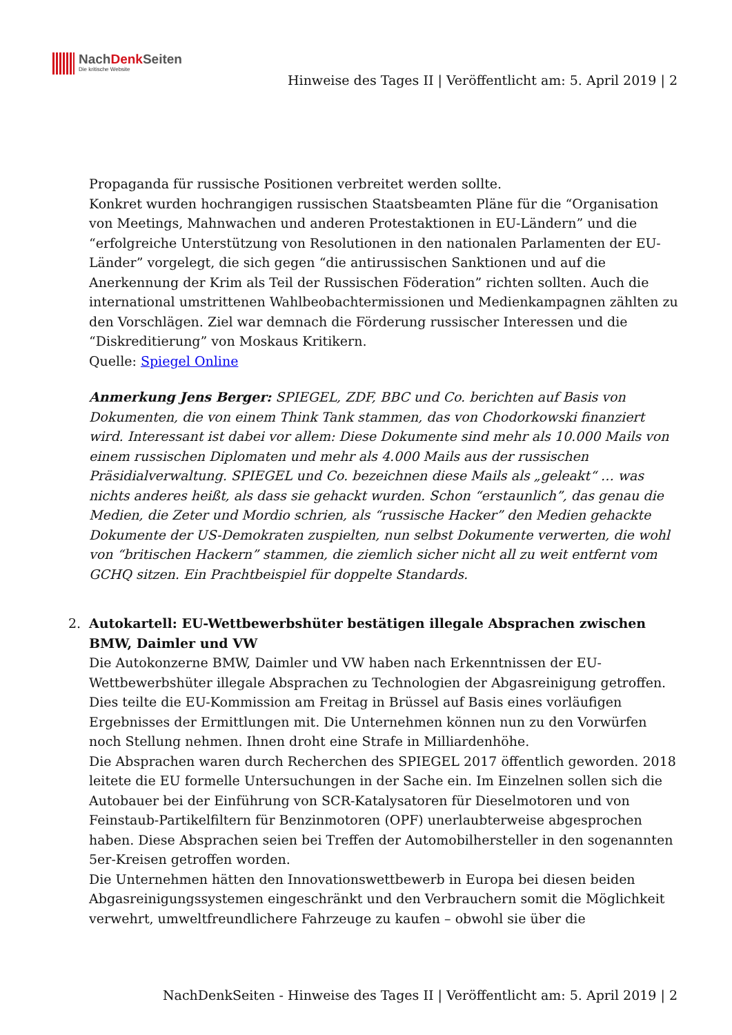NachDenk Seiten
Die kritische Website
Hinweise des Tages II | Veröffentlicht am: 5. April 2019 | 2
Propaganda für russische Positionen verbreitet werden sollte.
Konkret wurden hochrangigen russischen Staatsbeamten Pläne für die “Organisation von Meetings, Mahnwachen und anderen Protestaktionen in EU-Ländern” und die “erfolgreiche Unterstützung von Resolutionen in den nationalen Parlamenten der EU-Länder” vorgelegt, die sich gegen “die antirussischen Sanktionen und auf die Anerkennung der Krim als Teil der Russischen Föderation” richten sollten. Auch die international umstrittenen Wahlbeobachtermissionen und Medienkampagnen zählten zu den Vorschlägen. Ziel war demnach die Förderung russischer Interessen und die “Diskreditierung” von Moskaus Kritikern.
Quelle: Spiegel Online
Anmerkung Jens Berger: SPIEGEL, ZDF, BBC und Co. berichten auf Basis von Dokumenten, die von einem Think Tank stammen, das von Chodorkowski finanziert wird. Interessant ist dabei vor allem: Diese Dokumente sind mehr als 10.000 Mails von einem russischen Diplomaten und mehr als 4.000 Mails aus der russischen Präsidialverwaltung. SPIEGEL und Co. bezeichnen diese Mails als „geleakt“ … was nichts anderes heißt, als dass sie gehackt wurden. Schon “erstaunlich”, das genau die Medien, die Zeter und Mordio schrien, als “russische Hacker” den Medien gehackte Dokumente der US-Demokraten zuspielten, nun selbst Dokumente verwerten, die wohl von “britischen Hackern” stammen, die ziemlich sicher nicht all zu weit entfernt vom GCHQ sitzen. Ein Prachtbeispiel für doppelte Standards.
2.
Autokartell: EU-Wettbewerbshüter bestätigen illegale Absprachen zwischen BMW, Daimler und VW
Die Autokonzerne BMW, Daimler und VW haben nach Erkenntnissen der EU-Wettbewerbshüter illegale Absprachen zu Technologien der Abgasreinigung getroffen. Dies teilte die EU-Kommission am Freitag in Brüssel auf Basis eines vorläufigen Ergebnisses der Ermittlungen mit. Die Unternehmen können nun zu den Vorwürfen noch Stellung nehmen. Ihnen droht eine Strafe in Milliardenhöhe.
Die Absprachen waren durch Recherchen des SPIEGEL 2017 öffentlich geworden. 2018 leitete die EU formelle Untersuchungen in der Sache ein. Im Einzelnen sollen sich die Autobauer bei der Einführung von SCR-Katalysatoren für Dieselmotoren und von Feinstaub-Partikelfiltern für Benzinmotoren (OPF) unerlaubterweise abgesprochen haben. Diese Absprachen seien bei Treffen der Automobilhersteller in den sogenannten 5er-Kreisen getroffen worden.
Die Unternehmen hätten den Innovationswettbewerb in Europa bei diesen beiden Abgasreinigungssystemen eingeschränkt und den Verbrauchern somit die Möglichkeit verwehrt, umweltfreundlichere Fahrzeuge zu kaufen – obwohl sie über die
NachDenkSeiten - Hinweise des Tages II | Veröffentlicht am: 5. April 2019 | 2